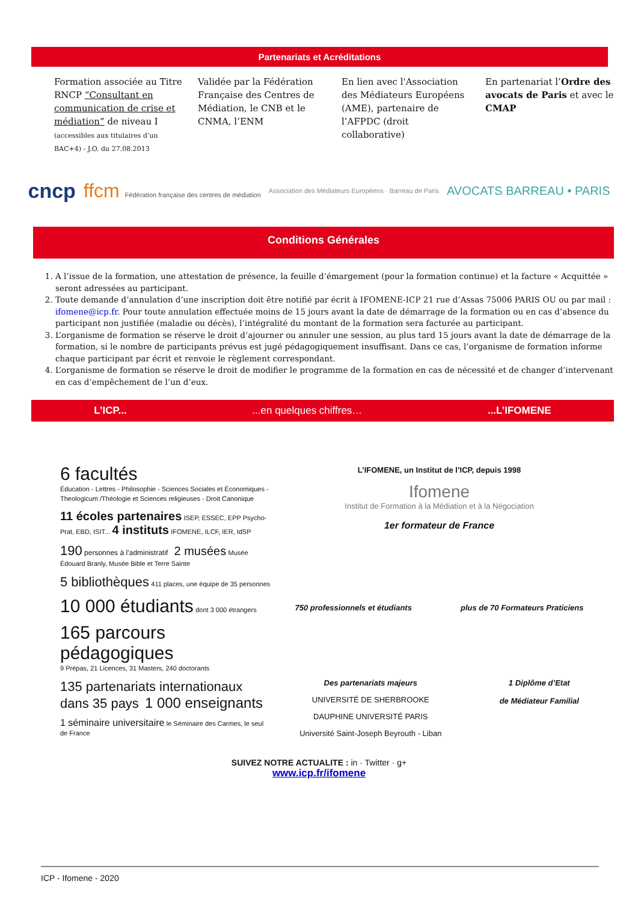Partenariats et Acréditations
Formation associée au Titre RNCP “Consultant en communication de crise et médiation” de niveau I
(accessibles aux titulaires d’un BAC+4) - J.O. du 27.08.2013
Validée par la Fédération Française des Centres de Médiation, le CNB et le CNMA, l’ENM
En lien avec l'Association des Médiateurs Européens (AME), partenaire de l’AFPDC (droit collaborative)
En partenariat l’Ordre des avocats de Paris et avec le CMAP
cncp ffcm Fédération française des centres de médiation Association des Médiateurs Européens · Barreau de Paris AVOCATS BARREAU • PARIS
Conditions Générales
1. A l’issue de la formation, une attestation de présence, la feuille d’émargement (pour la formation continue) et la facture « Acquittée » seront adressées au participant.
2. Toute demande d’annulation d’une inscription doit être notifié par écrit à IFOMENE-ICP 21 rue d’Assas 75006 PARIS OU ou par mail : ifomene@icp.fr. Pour toute annulation effectuée moins de 15 jours avant la date de démarrage de la formation ou en cas d’absence du participant non justifiée (maladie ou décès), l’intégralité du montant de la formation sera facturée au participant.
3. L’organisme de formation se réserve le droit d’ajourner ou annuler une session, au plus tard 15 jours avant la date de démarrage de la formation, si le nombre de participants prévus est jugé pédagogiquement insuffisant. Dans ce cas, l’organisme de formation informe chaque participant par écrit et renvoie le règlement correspondant.
4. L’organisme de formation se réserve le droit de modifier le programme de la formation en cas de nécessité et de changer d’intervenant en cas d’empêchement de l’un d’eux.
L’ICP... ...en quelques chiffres… ...L’IFOMENE
6 facultés
Éducation - Lettres - Philosophie - Sciences Sociales et Économiques - Theologicum /Théologie et Sciences religieuses - Droit Canonique
11 écoles partenaires ISEP, ESSEC, EPP Psycho-Prat, EBD, ISIT... 4 instituts IFOMENE, ILCF, IER, IdSP
190 personnes à l’administratif 2 musées Musée Édouard Branly, Musée Bible et Terre Sainte
5 bibliothèques 411 places, une équipe de 35 personnes
10 000 étudiants dont 3 000 étrangers
165 parcours pédagogiques
9 Prépas, 21 Licences, 31 Masters, 240 doctorants
135 partenariats internationaux dans 35 pays 1 000 enseignants
1 séminaire universitaire le Séminaire des Carmes, le seul de France
L’IFOMENE, un Institut de l’ICP, depuis 1998
Ifomene
Institut de Formation à la Médiation et à la Négociation
1er formateur de France
750 professionnels et étudiants plus de 70 Formateurs Praticiens
Des partenariats majeurs
UNIVERSITÉ DE SHERBROOKE
DAUPHINE UNIVERSITÉ PARIS
Université Saint-Joseph Beyrouth - Liban
1 Diplôme d’Etat
de Médiateur Familial
SUIVEZ NOTRE ACTUALITE : in · Twitter · g+
www.icp.fr/ifomene
ICP - Ifomene - 2020